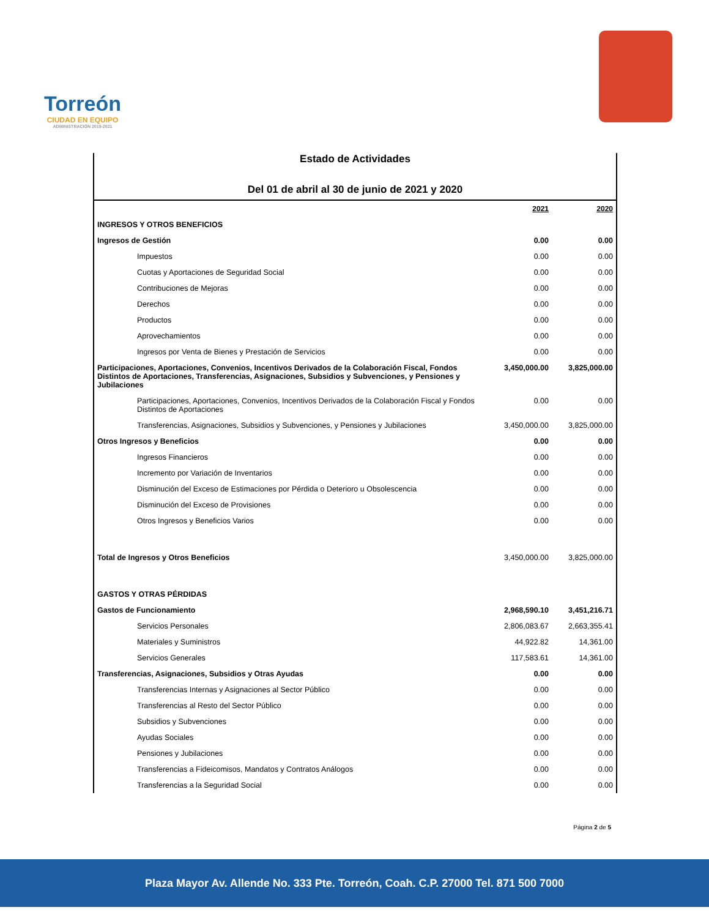Torreón
CIUDAD EN EQUIPO
ADMINISTRACIÓN 2019-2021
Estado de Actividades
Del 01 de abril al 30 de junio de 2021 y 2020
| | 2021 | 2020 |
| INGRESOS Y OTROS BENEFICIOS | | |
| Ingresos de Gestión | 0.00 | 0.00 |
| Impuestos | 0.00 | 0.00 |
| Cuotas y Aportaciones de Seguridad Social | 0.00 | 0.00 |
| Contribuciones de Mejoras | 0.00 | 0.00 |
| Derechos | 0.00 | 0.00 |
| Productos | 0.00 | 0.00 |
| Aprovechamientos | 0.00 | 0.00 |
| Ingresos por Venta de Bienes y Prestación de Servicios | 0.00 | 0.00 |
| Participaciones, Aportaciones, Convenios, Incentivos Derivados de la Colaboración Fiscal, Fondos Distintos de Aportaciones, Transferencias, Asignaciones, Subsidios y Subvenciones, y Pensiones y Jubilaciones | 3,450,000.00 | 3,825,000.00 |
| Participaciones, Aportaciones, Convenios, Incentivos Derivados de la Colaboración Fiscal y Fondos Distintos de Aportaciones | 0.00 | 0.00 |
| Transferencias, Asignaciones, Subsidios y Subvenciones, y Pensiones y Jubilaciones | 3,450,000.00 | 3,825,000.00 |
| Otros Ingresos y Beneficios | 0.00 | 0.00 |
| Ingresos Financieros | 0.00 | 0.00 |
| Incremento por Variación de Inventarios | 0.00 | 0.00 |
| Disminución del Exceso de Estimaciones por Pérdida o Deterioro u Obsolescencia | 0.00 | 0.00 |
| Disminución del Exceso de Provisiones | 0.00 | 0.00 |
| Otros Ingresos y Beneficios Varios | 0.00 | 0.00 |
| Total de Ingresos y Otros Beneficios | 3,450,000.00 | 3,825,000.00 |
| GASTOS Y OTRAS PÉRDIDAS | | |
| Gastos de Funcionamiento | 2,968,590.10 | 3,451,216.71 |
| Servicios Personales | 2,806,083.67 | 2,663,355.41 |
| Materiales y Suministros | 44,922.82 | 14,361.00 |
| Servicios Generales | 117,583.61 | 14,361.00 |
| Transferencias, Asignaciones, Subsidios y Otras Ayudas | 0.00 | 0.00 |
| Transferencias Internas y Asignaciones al Sector Público | 0.00 | 0.00 |
| Transferencias al Resto del Sector Público | 0.00 | 0.00 |
| Subsidios y Subvenciones | 0.00 | 0.00 |
| Ayudas Sociales | 0.00 | 0.00 |
| Pensiones y Jubilaciones | 0.00 | 0.00 |
| Transferencias a Fideicomisos, Mandatos y Contratos Análogos | 0.00 | 0.00 |
| Transferencias a la Seguridad Social | 0.00 | 0.00 |
Página 2 de 5
Plaza Mayor Av. Allende No. 333 Pte. Torreón, Coah. C.P. 27000 Tel. 871 500 7000